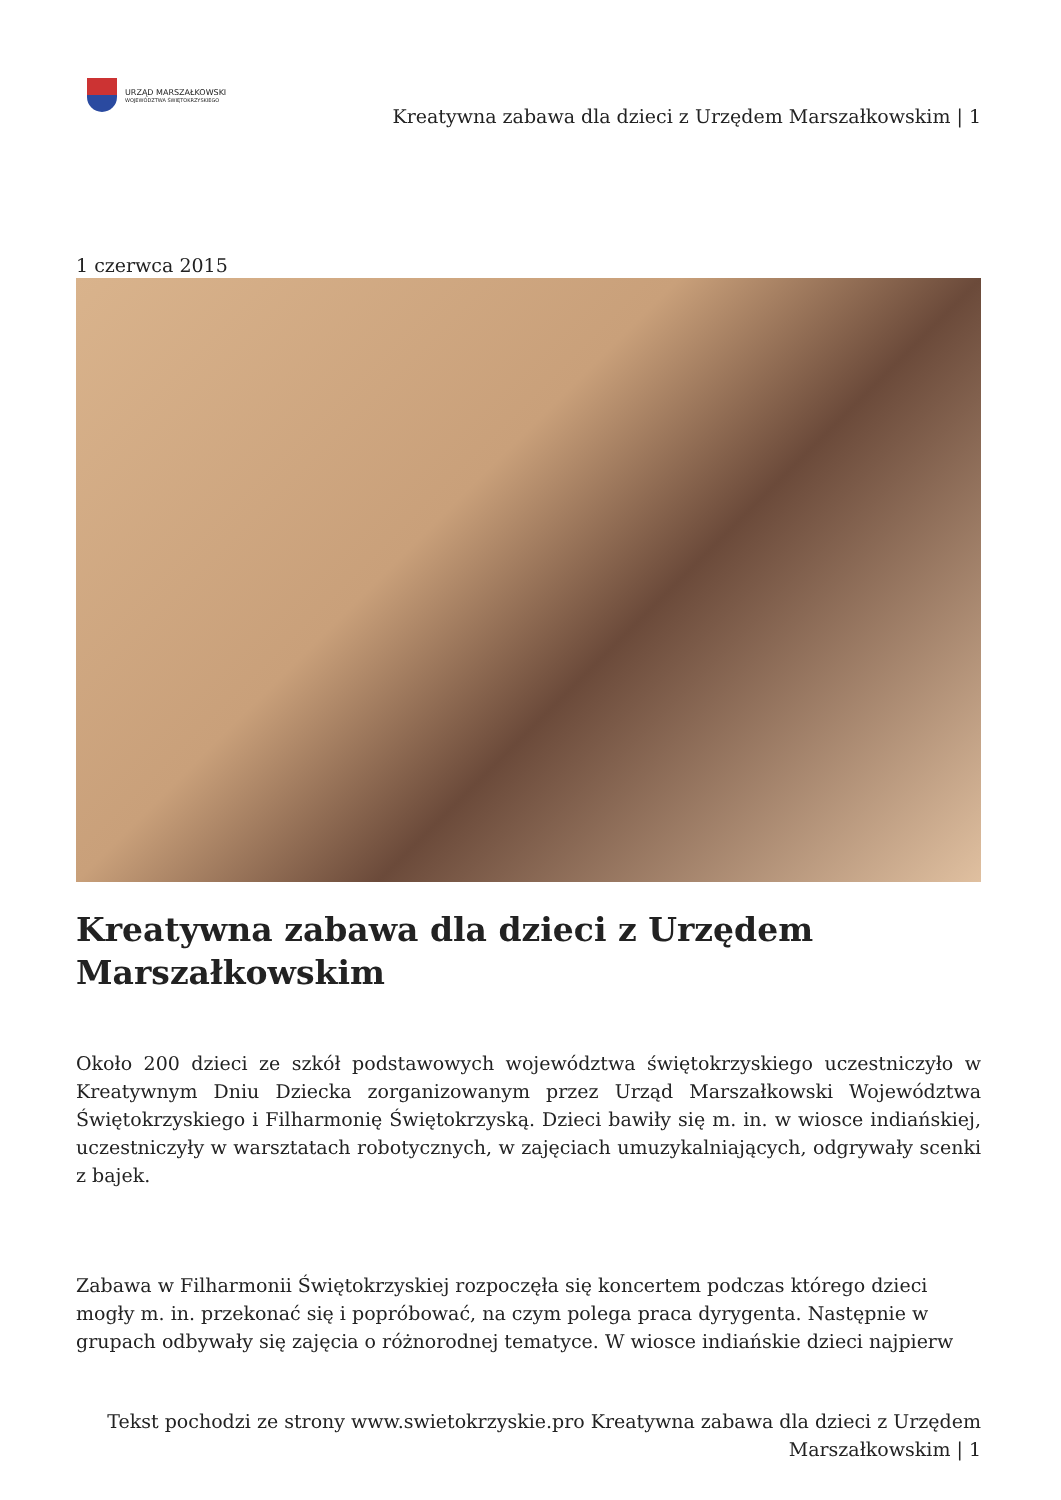URZĄD MARSZAŁKOWSKI
WOJEWÓDZTWA ŚWIĘTOKRZYSKIEGO
Kreatywna zabawa dla dzieci z Urzędem Marszałkowskim | 1
1 czerwca 2015
Kreatywna zabawa dla dzieci z Urzędem Marszałkowskim
Około 200 dzieci ze szkół podstawowych województwa świętokrzyskiego uczestniczyło w Kreatywnym Dniu Dziecka zorganizowanym przez Urząd Marszałkowski Województwa Świętokrzyskiego i Filharmonię Świętokrzyską. Dzieci bawiły się m. in. w wiosce indiańskiej, uczestniczyły w warsztatach robotycznych, w zajęciach umuzykalniających, odgrywały scenki z bajek.
Zabawa w Filharmonii Świętokrzyskiej rozpoczęła się koncertem podczas którego dzieci mogły m. in. przekonać się i popróbować, na czym polega praca dyrygenta. Następnie w grupach odbywały się zajęcia o różnorodnej tematyce. W wiosce indiańskie dzieci najpierw
Tekst pochodzi ze strony www.swietokrzyskie.pro Kreatywna zabawa dla dzieci z Urzędem Marszałkowskim | 1